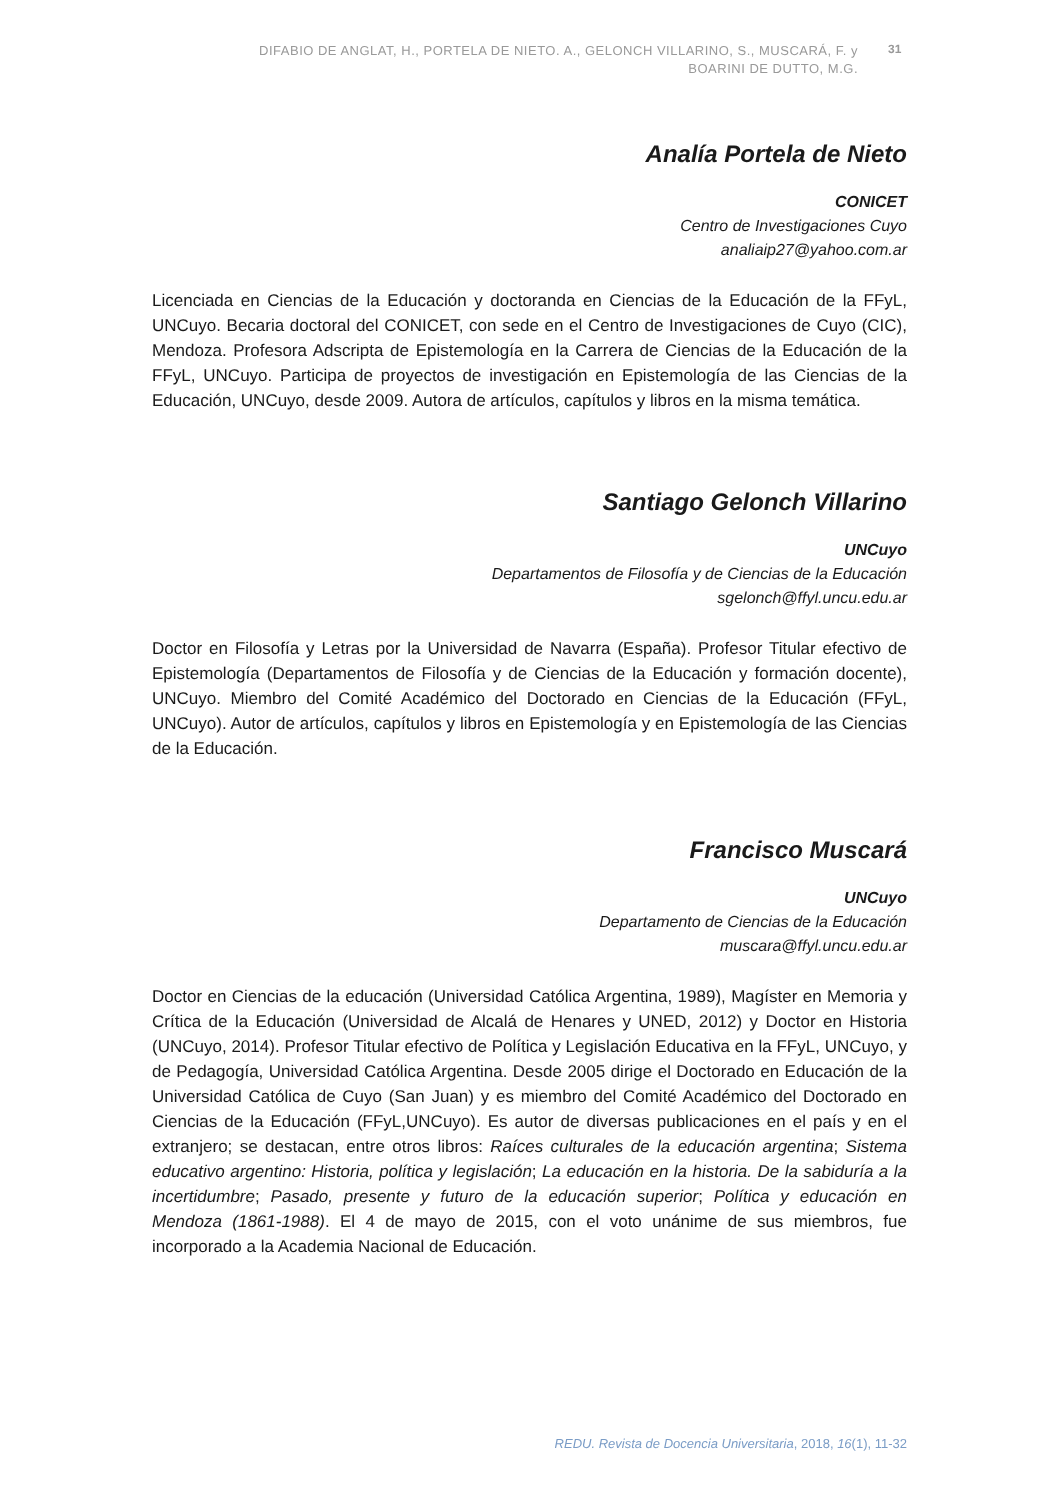DIFABIO DE ANGLAT, H., PORTELA DE NIETO. A., GELONCH VILLARINO, S., MUSCARÁ, F. y BOARINI DE DUTTO, M.G.
31
Analía Portela de Nieto
CONICET
Centro de Investigaciones Cuyo
analiaip27@yahoo.com.ar
Licenciada en Ciencias de la Educación y doctoranda en Ciencias de la Educación de la FFyL, UNCuyo. Becaria doctoral del CONICET, con sede en el Centro de Investigaciones de Cuyo (CIC), Mendoza. Profesora Adscripta de Epistemología en la Carrera de Ciencias de la Educación de la FFyL, UNCuyo. Participa de proyectos de investigación en Epistemología de las Ciencias de la Educación, UNCuyo, desde 2009. Autora de artículos, capítulos y libros en la misma temática.
Santiago Gelonch Villarino
UNCuyo
Departamentos de Filosofía y de Ciencias de la Educación
sgelonch@ffyl.uncu.edu.ar
Doctor en Filosofía y Letras por la Universidad de Navarra (España). Profesor Titular efectivo de Epistemología (Departamentos de Filosofía y de Ciencias de la Educación y formación docente), UNCuyo. Miembro del Comité Académico del Doctorado en Ciencias de la Educación (FFyL, UNCuyo). Autor de artículos, capítulos y libros en Epistemología y en Epistemología de las Ciencias de la Educación.
Francisco Muscará
UNCuyo
Departamento de Ciencias de la Educación
muscara@ffyl.uncu.edu.ar
Doctor en Ciencias de la educación (Universidad Católica Argentina, 1989), Magíster en Memoria y Crítica de la Educación (Universidad de Alcalá de Henares y UNED, 2012) y Doctor en Historia (UNCuyo, 2014). Profesor Titular efectivo de Política y Legislación Educativa en la FFyL, UNCuyo, y de Pedagogía, Universidad Católica Argentina. Desde 2005 dirige el Doctorado en Educación de la Universidad Católica de Cuyo (San Juan) y es miembro del Comité Académico del Doctorado en Ciencias de la Educación (FFyL,UNCuyo). Es autor de diversas publicaciones en el país y en el extranjero; se destacan, entre otros libros: Raíces culturales de la educación argentina; Sistema educativo argentino: Historia, política y legislación; La educación en la historia. De la sabiduría a la incertidumbre; Pasado, presente y futuro de la educación superior; Política y educación en Mendoza (1861-1988). El 4 de mayo de 2015, con el voto unánime de sus miembros, fue incorporado a la Academia Nacional de Educación.
REDU. Revista de Docencia Universitaria, 2018, 16(1), 11-32